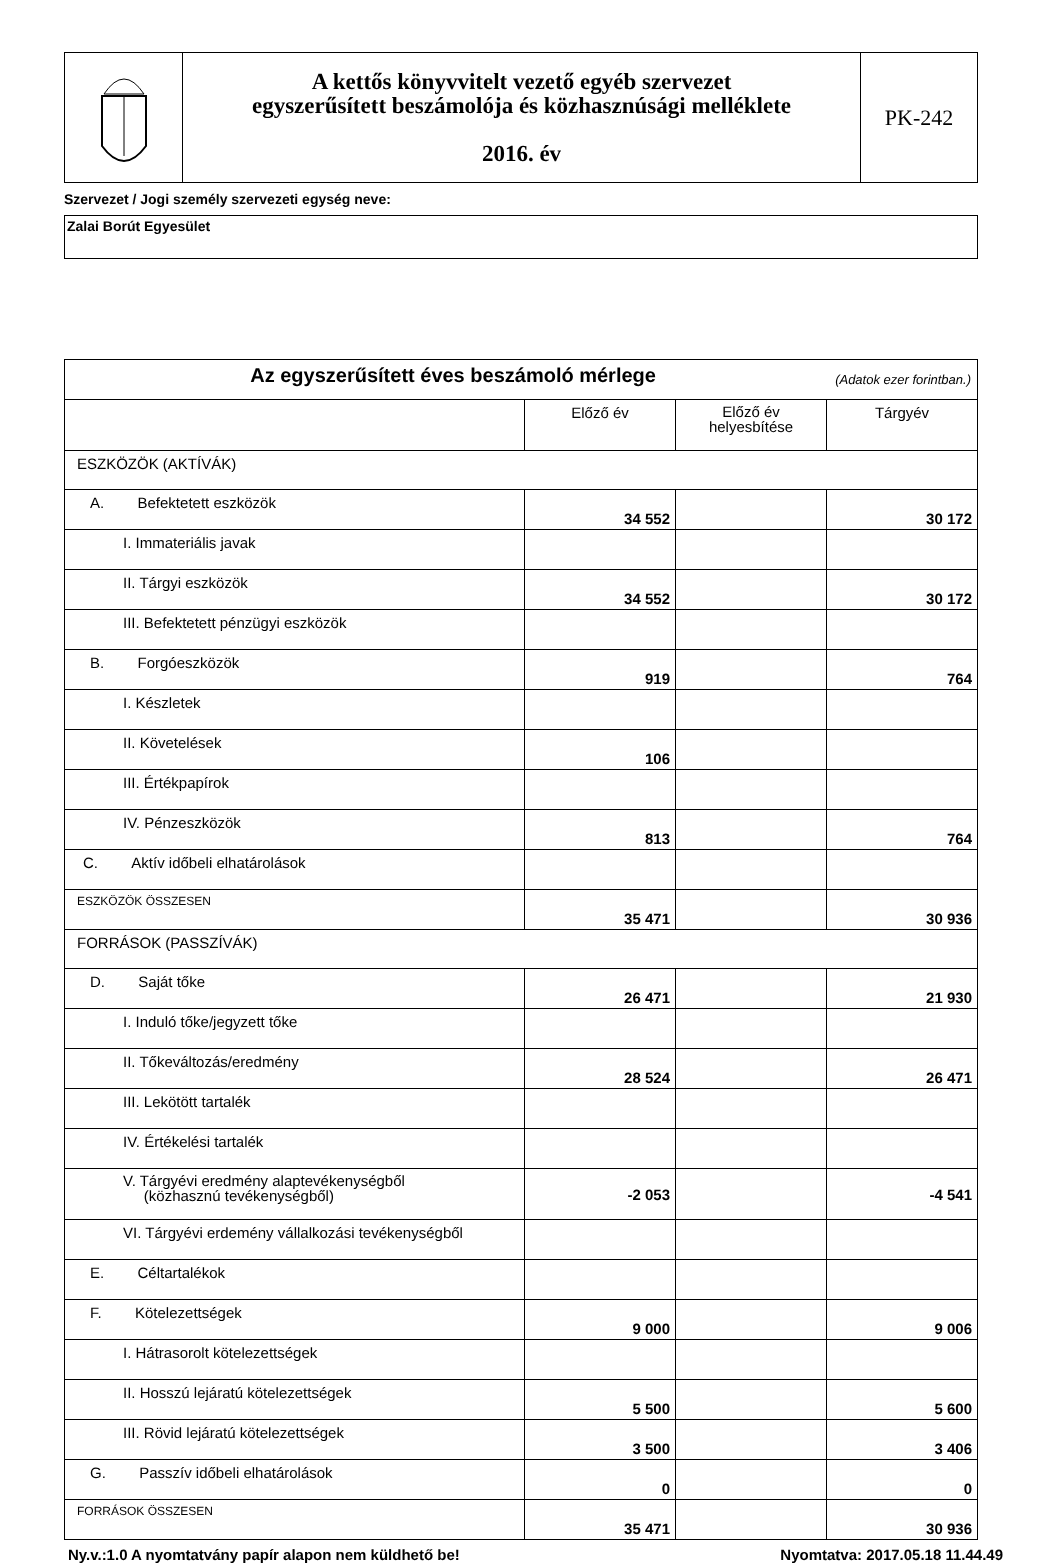| | A kettős könyvvitelt vezető egyéb szervezet egyszerűsített beszámolója és közhasznúsági melléklete 2016. év | PK-242 |
Szervezet / Jogi személy szervezeti egység neve:
Zalai Borút Egyesület
| Az egyszerűsített éves beszámoló mérlege (Adatok ezer forintban.) | | | |
| | Előző év | Előző év helyesbítése | Tárgyév |
| ESZKÖZÖK (AKTÍVÁK) | | | |
| A. Befektetett eszközök | 34 552 | | 30 172 |
| I. Immateriális javak | | | |
| II. Tárgyi eszközök | 34 552 | | 30 172 |
| III. Befektetett pénzügyi eszközök | | | |
| B. Forgóeszközök | 919 | | 764 |
| I. Készletek | | | |
| II. Követelések | 106 | | |
| III. Értékpapírok | | | |
| IV. Pénzeszközök | 813 | | 764 |
| C. Aktív időbeli elhatárolások | | | |
| ESZKÖZÖK ÖSSZESEN | 35 471 | | 30 936 |
| FORRÁSOK (PASSZÍVÁK) | | | |
| D. Saját tőke | 26 471 | | 21 930 |
| I. Induló tőke/jegyzett tőke | | | |
| II. Tőkeváltozás/eredmény | 28 524 | | 26 471 |
| III. Lekötött tartalék | | | |
| IV. Értékelési tartalék | | | |
| V. Tárgyévi eredmény alaptevékenységből (közhasznú tevékenységből) | -2 053 | | -4 541 |
| VI. Tárgyévi erdemény vállalkozási tevékenységből | | | |
| E. Céltartalékok | | | |
| F. Kötelezettségek | 9 000 | | 9 006 |
| I. Hátrasorolt kötelezettségek | | | |
| II. Hosszú lejáratú kötelezettségek | 5 500 | | 5 600 |
| III. Rövid lejáratú kötelezettségek | 3 500 | | 3 406 |
| G. Passzív időbeli elhatárolások | 0 | | 0 |
| FORRÁSOK ÖSSZESEN | 35 471 | | 30 936 |
Ny.v.:1.0 A nyomtatvány papír alapon nem küldhető be! Nyomtatva: 2017.05.18 11.44.49